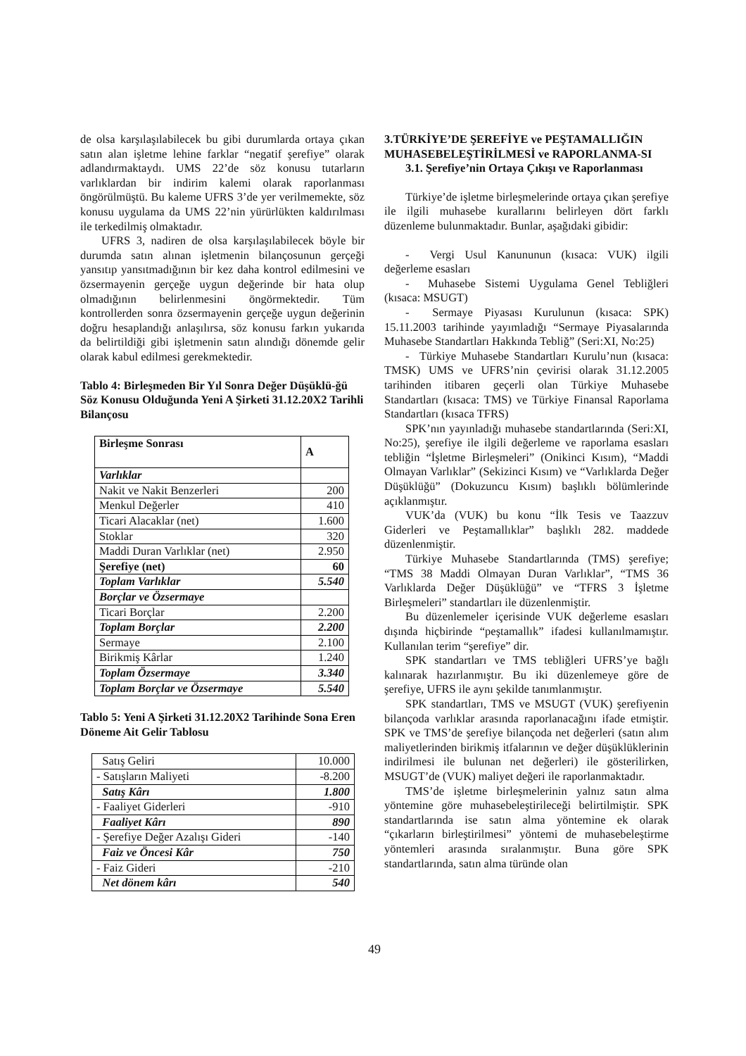de olsa karşılaşılabilecek bu gibi durumlarda ortaya çıkan satın alan işletme lehine farklar “negatif şerefiye” olarak adlandırmaktaydı. UMS 22’de söz konusu tutarların varlıklardan bir indirim kalemi olarak raporlanması öngörülmüştü. Bu kaleme UFRS 3’de yer verilmemekte, söz konusu uygulama da UMS 22’nin yürürlükten kaldırılması ile terkedilmiş olmaktadır.
UFRS 3, nadiren de olsa karşılaşılabilecek böyle bir durumda satın alınan işletmenin bilançosunun gerçeği yansıtıp yansıtmadığının bir kez daha kontrol edilmesini ve özsermayenin gerçeğe uygun değerinde bir hata olup olmadığının belirlenmesini öngörmektedir. Tüm kontrollerden sonra özsermayenin gerçeğe uygun değerinin doğru hesaplandığı anlaşılırsa, söz konusu farkın yukarıda da belirtildiği gibi işletmenin satın alındığı dönemde gelir olarak kabul edilmesi gerekmektedir.
Tablo 4: Birleşmeden Bir Yıl Sonra Değer Düşüklü-ğü Söz Konusu Olduğunda Yeni A Şirketi 31.12.20X2 Tarihli Bilançosu
| Birleşme Sonrası | A |
| Varlıklar | |
| Nakit ve Nakit Benzerleri | 200 |
| Menkul Değerler | 410 |
| Ticari Alacaklar (net) | 1.600 |
| Stoklar | 320 |
| Maddi Duran Varlıklar (net) | 2.950 |
| Şerefiye (net) | 60 |
| Toplam Varlıklar | 5.540 |
| Borçlar ve Özsermaye | |
| Ticari Borçlar | 2.200 |
| Toplam Borçlar | 2.200 |
| Sermaye | 2.100 |
| Birikmiş Kârlar | 1.240 |
| Toplam Özsermaye | 3.340 |
| Toplam Borçlar ve Özsermaye | 5.540 |
Tablo 5: Yeni A Şirketi 31.12.20X2 Tarihinde Sona Eren Döneme Ait Gelir Tablosu
| Satış Geliri | 10.000 |
| - Satışların Maliyeti | -8.200 |
| Satış Kârı | 1.800 |
| - Faaliyet Giderleri | -910 |
| Faaliyet Kârı | 890 |
| - Şerefiye Değer Azalışı Gideri | -140 |
| Faiz ve Öncesi Kâr | 750 |
| - Faiz Gideri | -210 |
| Net dönem kârı | 540 |
3.TÜRKİYE’DE ŞEREFİYE ve PEŞTAMALLIĞIN MUHASEBELEŞTİRİLMESİ ve RAPORLANMA-SI
3.1. Şerefiye’nin Ortaya Çıkışı ve Raporlanması
Türkiye’de işletme birleşmelerinde ortaya çıkan şerefiye ile ilgili muhasebe kurallarını belirleyen dört farklı düzenleme bulunmaktadır. Bunlar, aşağıdaki gibidir:
- Vergi Usul Kanununun (kısaca: VUK) ilgili değerleme esasları
- Muhasebe Sistemi Uygulama Genel Tebliğleri (kısaca: MSUGT)
- Sermaye Piyasası Kurulunun (kısaca: SPK) 15.11.2003 tarihinde yayımladığı “Sermaye Piyasalarında Muhasebe Standartları Hakkında Tebliğ” (Seri:XI, No:25)
- Türkiye Muhasebe Standartları Kurulu’nun (kısaca: TMSK) UMS ve UFRS’nin çevirisi olarak 31.12.2005 tarihinden itibaren geçerli olan Türkiye Muhasebe Standartları (kısaca: TMS) ve Türkiye Finansal Raporlama Standartları (kısaca TFRS)
SPK’nın yayınladığı muhasebe standartlarında (Seri:XI, No:25), şerefiye ile ilgili değerleme ve raporlama esasları tebliğin “İşletme Birleşmeleri” (Onikinci Kısım), “Maddi Olmayan Varlıklar” (Sekizinci Kısım) ve “Varlıklarda Değer Düşüklüğü” (Dokuzuncu Kısım) başlıklı bölümlerinde açıklanmıştır.
VUK’da (VUK) bu konu “İlk Tesis ve Taazzuv Giderleri ve Peştamallıklar” başlıklı 282. maddede düzenlenmiştir.
Türkiye Muhasebe Standartlarında (TMS) şerefiye; “TMS 38 Maddi Olmayan Duran Varlıklar”, “TMS 36 Varlıklarda Değer Düşüklüğü” ve “TFRS 3 İşletme Birleşmeleri” standartları ile düzenlenmiştir.
Bu düzenlemeler içerisinde VUK değerleme esasları dışında hiçbirinde “peştamallık” ifadesi kullanılmamıştır. Kullanılan terim “şerefiye” dir.
SPK standartları ve TMS tebliğleri UFRS’ye bağlı kalınarak hazırlanmıştır. Bu iki düzenlemeye göre de şerefiye, UFRS ile aynı şekilde tanımlanmıştır.
SPK standartları, TMS ve MSUGT (VUK) şerefiyenin bilançoda varlıklar arasında raporlanacağını ifade etmiştir. SPK ve TMS’de şerefiye bilançoda net değerleri (satın alım maliyetlerinden birikmiş itfalarının ve değer düşüklüklerinin indirilmesi ile bulunan net değerleri) ile gösterilirken, MSUGT’de (VUK) maliyet değeri ile raporlanmaktadır.
TMS’de işletme birleşmelerinin yalnız satın alma yöntemine göre muhasebeleştirileceği belirtilmiştir. SPK standartlarında ise satın alma yöntemine ek olarak “çıkarların birleştirilmesi” yöntemi de muhasebeleştirme yöntemleri arasında sıralanmıştır. Buna göre SPK standartlarında, satın alma türünde olan
49